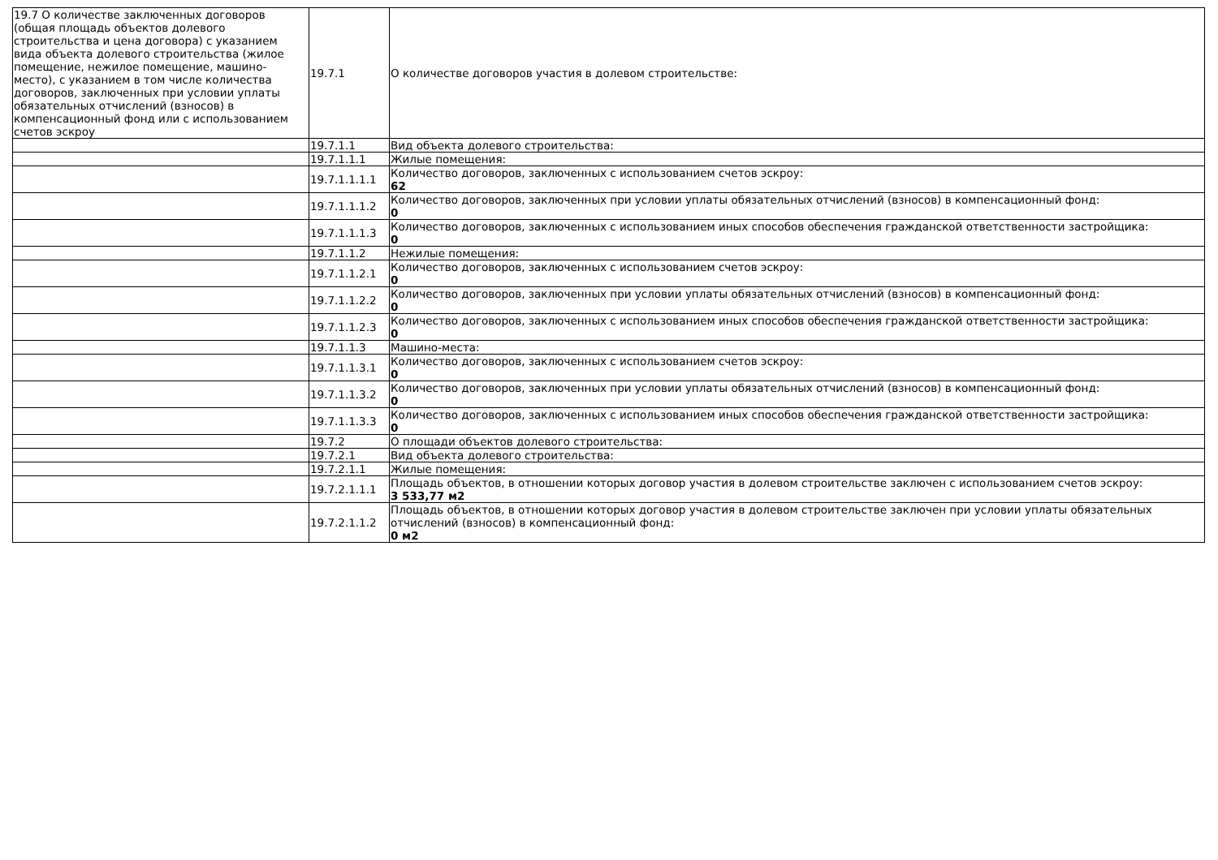| 19.7 О количестве заключенных договоров (общая площадь объектов долевого строительства и цена договора) с указанием вида объекта долевого строительства (жилое помещение, нежилое помещение, машино-место), с указанием в том числе количества договоров, заключенных при условии уплаты обязательных отчислений (взносов) в компенсационный фонд или с использованием счетов эскроу | 19.7.1 | О количестве договоров участия в долевом строительстве: |
| | 19.7.1.1 | Вид объекта долевого строительства: |
| | 19.7.1.1.1 | Жилые помещения: |
| | 19.7.1.1.1.1 | Количество договоров, заключенных с использованием счетов эскроу: 62 |
| | 19.7.1.1.1.2 | Количество договоров, заключенных при условии уплаты обязательных отчислений (взносов) в компенсационный фонд: 0 |
| | 19.7.1.1.1.3 | Количество договоров, заключенных с использованием иных способов обеспечения гражданской ответственности застройщика: 0 |
| | 19.7.1.1.2 | Нежилые помещения: |
| | 19.7.1.1.2.1 | Количество договоров, заключенных с использованием счетов эскроу: 0 |
| | 19.7.1.1.2.2 | Количество договоров, заключенных при условии уплаты обязательных отчислений (взносов) в компенсационный фонд: 0 |
| | 19.7.1.1.2.3 | Количество договоров, заключенных с использованием иных способов обеспечения гражданской ответственности застройщика: 0 |
| | 19.7.1.1.3 | Машино-места: |
| | 19.7.1.1.3.1 | Количество договоров, заключенных с использованием счетов эскроу: 0 |
| | 19.7.1.1.3.2 | Количество договоров, заключенных при условии уплаты обязательных отчислений (взносов) в компенсационный фонд: 0 |
| | 19.7.1.1.3.3 | Количество договоров, заключенных с использованием иных способов обеспечения гражданской ответственности застройщика: 0 |
| | 19.7.2 | О площади объектов долевого строительства: |
| | 19.7.2.1 | Вид объекта долевого строительства: |
| | 19.7.2.1.1 | Жилые помещения: |
| | 19.7.2.1.1.1 | Площадь объектов, в отношении которых договор участия в долевом строительстве заключен с использованием счетов эскроу: 3 533,77 м2 |
| | 19.7.2.1.1.2 | Площадь объектов, в отношении которых договор участия в долевом строительстве заключен при условии уплаты обязательных отчислений (взносов) в компенсационный фонд: 0 м2 |